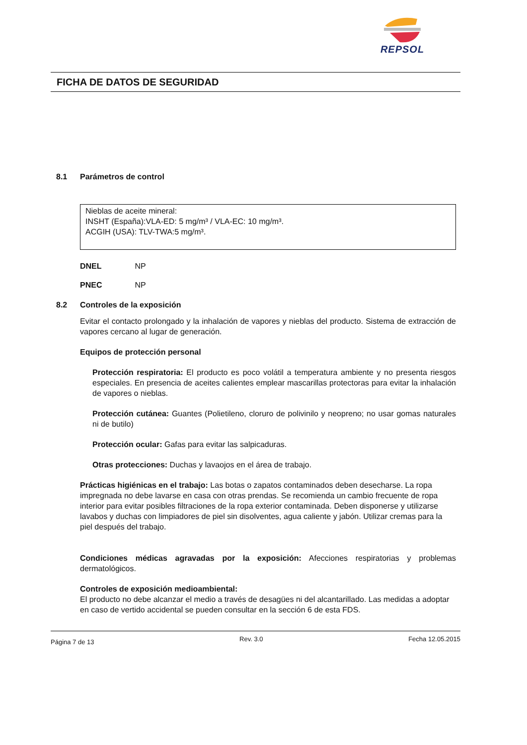REPSOL
FICHA DE DATOS DE SEGURIDAD
8.1 Parámetros de control
Nieblas de aceite mineral:
INSHT (España):VLA-ED: 5 mg/m³ / VLA-EC: 10 mg/m³.
ACGIH (USA): TLV-TWA:5 mg/m³.
DNEL NP
PNEC NP
8.2 Controles de la exposición
Evitar el contacto prolongado y la inhalación de vapores y nieblas del producto. Sistema de extracción de vapores cercano al lugar de generación.
Equipos de protección personal
Protección respiratoria: El producto es poco volátil a temperatura ambiente y no presenta riesgos especiales. En presencia de aceites calientes emplear mascarillas protectoras para evitar la inhalación de vapores o nieblas.
Protección cutánea: Guantes (Polietileno, cloruro de polivinilo y neopreno; no usar gomas naturales ni de butilo)
Protección ocular: Gafas para evitar las salpicaduras.
Otras protecciones: Duchas y lavaojos en el área de trabajo.
Prácticas higiénicas en el trabajo: Las botas o zapatos contaminados deben desecharse. La ropa impregnada no debe lavarse en casa con otras prendas. Se recomienda un cambio frecuente de ropa interior para evitar posibles filtraciones de la ropa exterior contaminada. Deben disponerse y utilizarse lavabos y duchas con limpiadores de piel sin disolventes, agua caliente y jabón. Utilizar cremas para la piel después del trabajo.
Condiciones médicas agravadas por la exposición: Afecciones respiratorias y problemas dermatológicos.
Controles de exposición medioambiental:
El producto no debe alcanzar el medio a través de desagües ni del alcantarillado. Las medidas a adoptar en caso de vertido accidental se pueden consultar en la sección 6 de esta FDS.
Página 7 de 13 Rev. 3.0 Fecha 12.05.2015